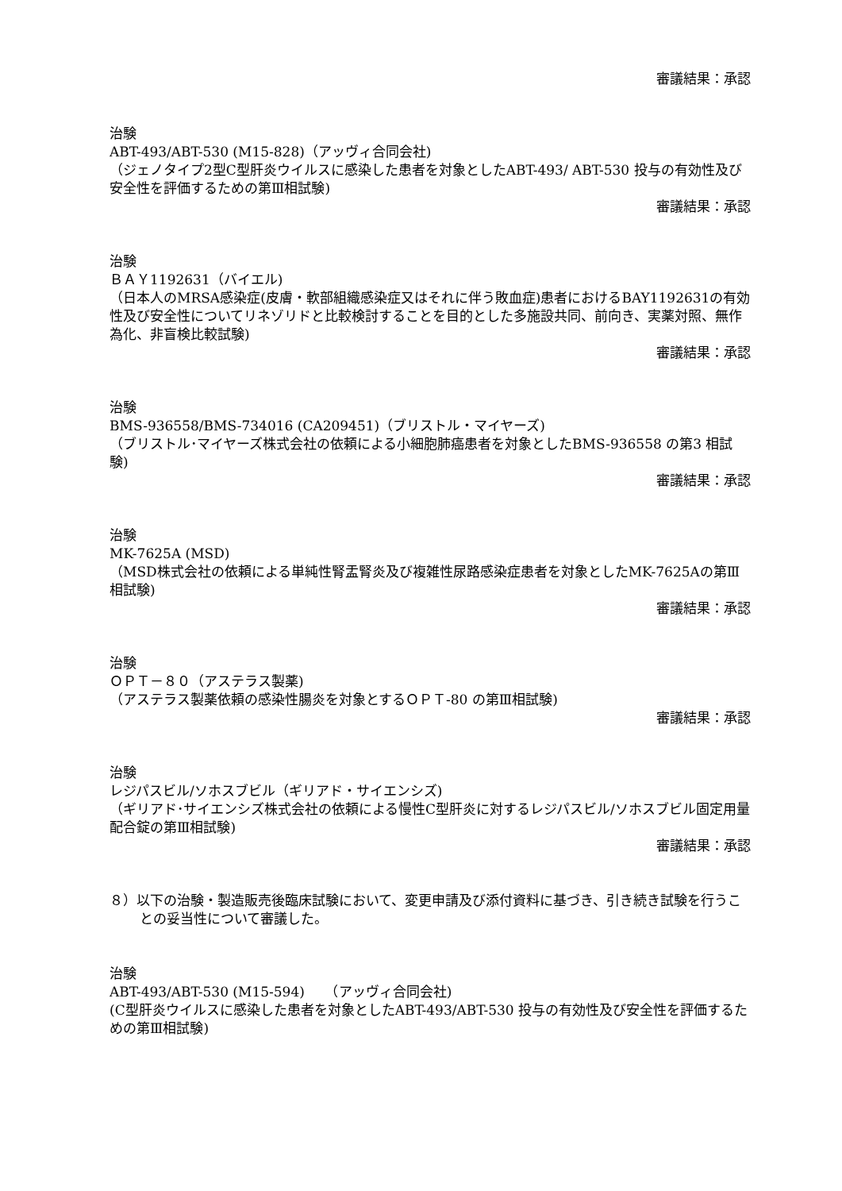審議結果：承認
治験
ABT-493/ABT-530 (M15-828)（アッヴィ合同会社)
（ジェノタイプ2型C型肝炎ウイルスに感染した患者を対象としたABT-493/ ABT-530 投与の有効性及び安全性を評価するための第Ⅲ相試験)
審議結果：承認
治験
ＢＡＹ1192631（バイエル)
（日本人のMRSA感染症(皮膚・軟部組織感染症又はそれに伴う敗血症)患者におけるBAY1192631の有効性及び安全性についてリネゾリドと比較検討することを目的とした多施設共同、前向き、実薬対照、無作為化、非盲検比較試験)
審議結果：承認
治験
BMS-936558/BMS-734016 (CA209451)（ブリストル・マイヤーズ)
（ブリストル･マイヤーズ株式会社の依頼による小細胞肺癌患者を対象としたBMS-936558 の第3 相試験)
審議結果：承認
治験
MK-7625A (MSD)
（MSD株式会社の依頼による単純性腎盂腎炎及び複雑性尿路感染症患者を対象としたMK-7625Aの第Ⅲ相試験)
審議結果：承認
治験
ＯＰＴ－８０（アステラス製薬)
（アステラス製薬依頼の感染性腸炎を対象とするＯＰＴ-80 の第Ⅲ相試験)
審議結果：承認
治験
レジパスビル/ソホスブビル（ギリアド・サイエンシズ)
（ギリアド･サイエンシズ株式会社の依頼による慢性C型肝炎に対するレジパスビル/ソホスブビル固定用量配合錠の第Ⅲ相試験)
審議結果：承認
８）以下の治験・製造販売後臨床試験において、変更申請及び添付資料に基づき、引き続き試験を行うことの妥当性について審議した。
治験
ABT-493/ABT-530 (M15‐594)　　（アッヴィ合同会社)
(C型肝炎ウイルスに感染した患者を対象としたABT-493/ABT-530 投与の有効性及び安全性を評価するための第Ⅲ相試験)